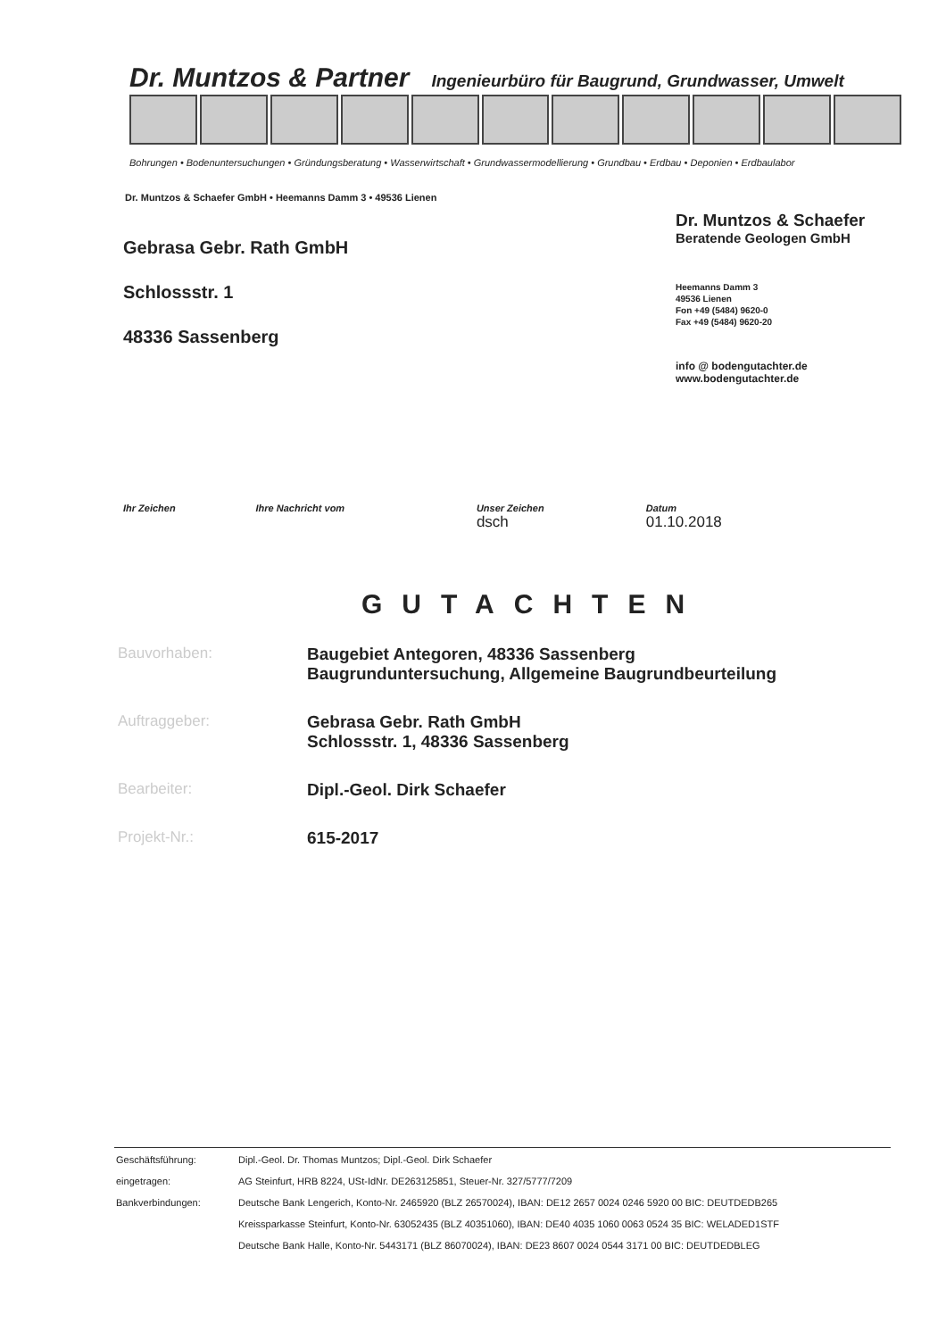Dr. Muntzos & Partner Ingenieurbüro für Baugrund, Grundwasser, Umwelt
Bohrungen • Bodenuntersuchungen • Gründungsberatung • Wasserwirtschaft • Grundwassermodellierung • Grundbau • Erdbau • Deponien • Erdbaulabor
Dr. Muntzos & Schaefer GmbH • Heemanns Damm 3 • 49536 Lienen
Gebrasa Gebr. Rath GmbH
Schlossstr. 1
48336 Sassenberg
Dr. Muntzos & Schaefer
Beratende Geologen GmbH
Heemanns Damm 3
49536 Lienen
Fon +49 (5484) 9620-0
Fax +49 (5484) 9620-20
info @ bodengutachter.de
www.bodengutachter.de
| Ihr Zeichen | Ihre Nachricht vom | Unser Zeichen dsch | Datum 01.10.2018 |
GUTACHTEN
| Bauvorhaben: | Baugebiet Antegoren, 48336 Sassenberg Baugrunduntersuchung, Allgemeine Baugrundbeurteilung |
| Auftraggeber: | Gebrasa Gebr. Rath GmbH Schlossstr. 1, 48336 Sassenberg |
| Bearbeiter: | Dipl.-Geol. Dirk Schaefer |
| Projekt-Nr.: | 615-2017 |
| Geschäftsführung: | Dipl.-Geol. Dr. Thomas Muntzos; Dipl.-Geol. Dirk Schaefer |
| eingetragen: | AG Steinfurt, HRB 8224, USt-IdNr. DE263125851, Steuer-Nr. 327/5777/7209 |
| Bankverbindungen: | Deutsche Bank Lengerich, Konto-Nr. 2465920 (BLZ 26570024), IBAN: DE12 2657 0024 0246 5920 00 BIC: DEUTDEDB265 |
| | Kreissparkasse Steinfurt, Konto-Nr. 63052435 (BLZ 40351060), IBAN: DE40 4035 1060 0063 0524 35 BIC: WELADED1STF |
| | Deutsche Bank Halle, Konto-Nr. 5443171 (BLZ 86070024), IBAN: DE23 8607 0024 0544 3171 00 BIC: DEUTDEDBLEG |